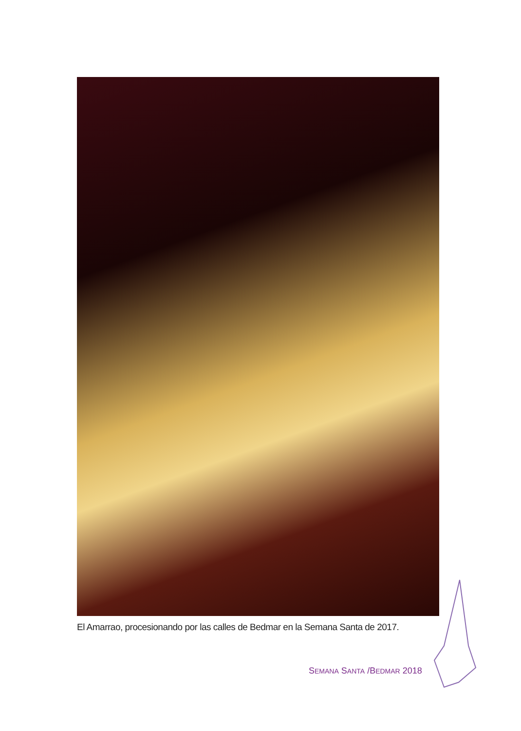El Amarrao, procesionando por las calles de Bedmar en la Semana Santa de 2017.
SEMANA SANTA /BEDMAR 2018